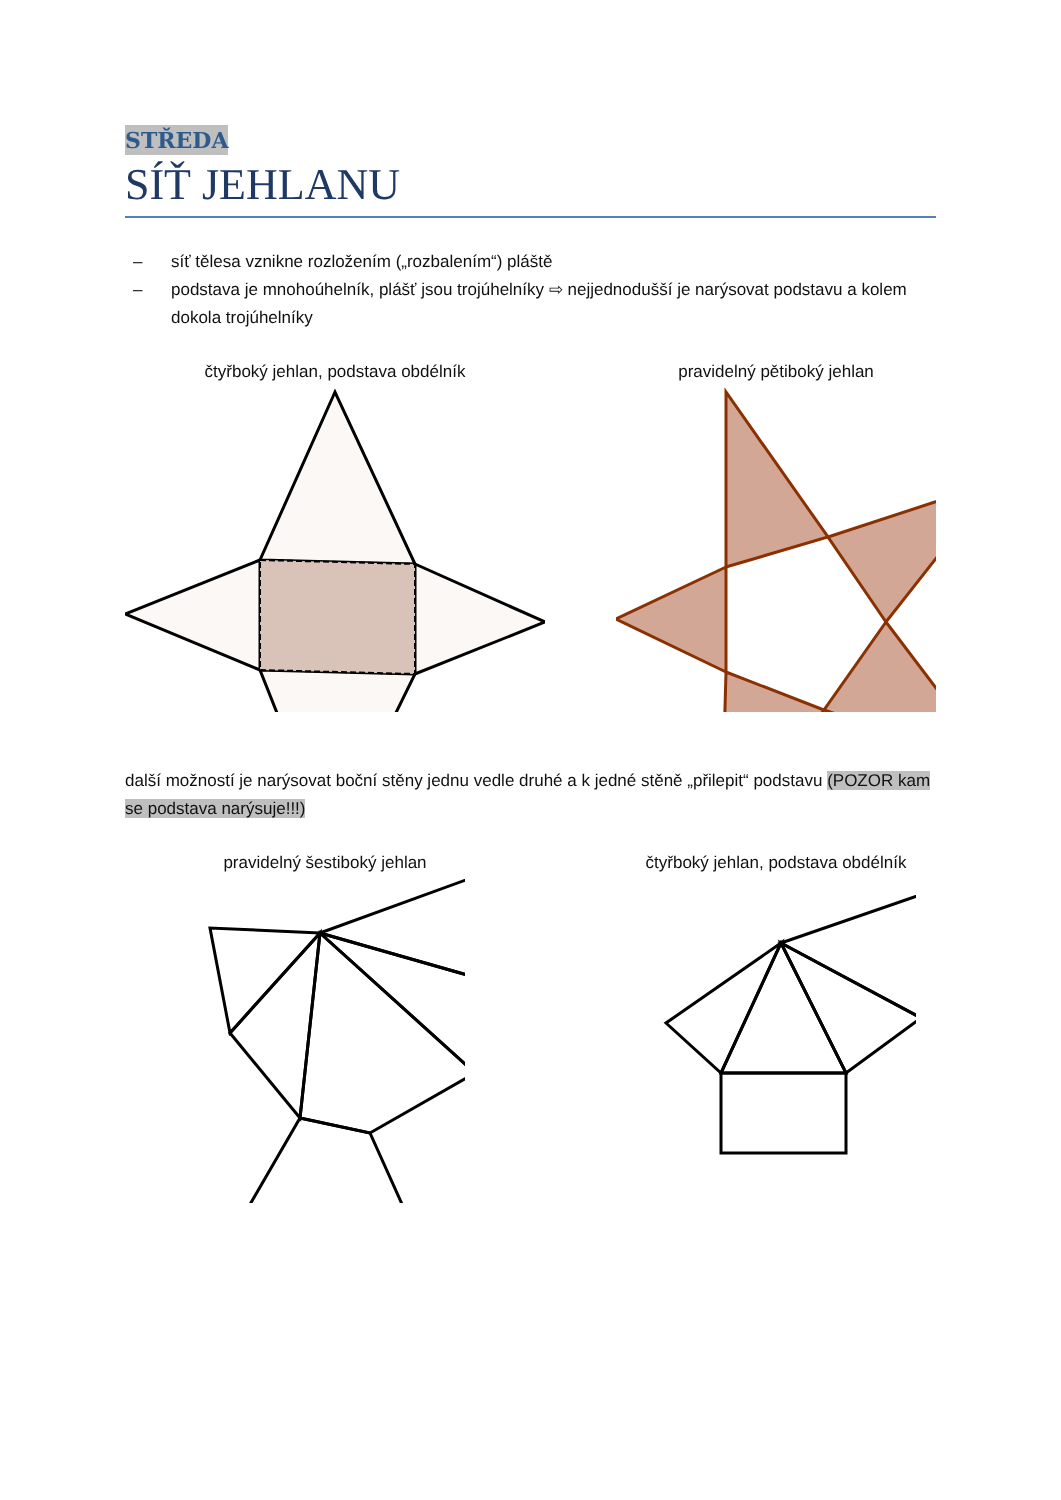STŘEDA
SÍŤ JEHLANU
– síť tělesa vznikne rozložením („rozbalením“) pláště
– podstava je mnohoúhelník, plášť jsou trojúhelníky ⇨ nejjednodušší je narýsovat podstavu a kolem dokola trojúhelníky
čtyřboký jehlan, podstava obdélník
pravidelný pětiboký jehlan
další možností je narýsovat boční stěny jednu vedle druhé a k jedné stěně „přilepit“ podstavu (POZOR kam se podstava narýsuje!!!)
pravidelný šestiboký jehlan čtyřboký jehlan, podstava obdélník